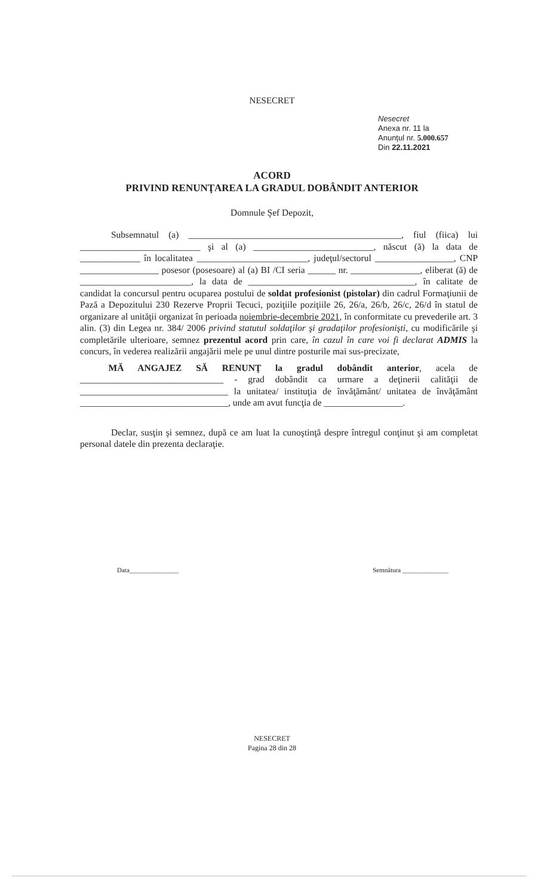NESECRET
Nesecret
Anexa nr. 11 la
Anunţul nr. 5.000.657
Din 22.11.2021
ACORD
PRIVIND RENUNŢAREA LA GRADUL DOBÂNDIT ANTERIOR
Domnule Şef Depozit,
Subsemnatul (a) ______________________________________________, fiul (fiica) lui __________________________ şi al (a) __________________________, născut (ă) la data de _____________ în localitatea ________________________, judeţul/sectorul _________________, CNP _________________ posesor (posesoare) al (a) BI /CI seria ______ nr. _______________, eliberat (ă) de ________________________, la data de ____________________________________, în calitate de candidat la concursul pentru ocuparea postului de soldat profesionist (pistolar) din cadrul Formaţiunii de Pază a Depozitului 230 Rezerve Proprii Tecuci, poziţiile poziţiile 26, 26/a, 26/b, 26/c, 26/d în statul de organizare al unităţii organizat în perioada noiembrie-decembrie 2021, în conformitate cu prevederile art. 3 alin. (3) din Legea nr. 384/ 2006 privind statutul soldaţilor şi gradaţilor profesionişti, cu modificările şi completările ulterioare, semnez prezentul acord prin care, în cazul în care voi fi declarat ADMIS la concurs, în vederea realizării angajării mele pe unul dintre posturile mai sus-precizate,
MĂ ANGAJEZ SĂ RENUNŢ la gradul dobândit anterior, acela de _______________________________ - grad dobândit ca urmare a deţinerii calităţii de ________________________________ la unitatea/ instituţia de învăţământ/ unitatea de învăţământ ________________________________, unde am avut funcţia de _________________.
Declar, susţin şi semnez, după ce am luat la cunoştinţă despre întregul conţinut şi am completat personal datele din prezenta declaraţie.
Data_______________ Semnătura ______________
NESECRET
Pagina 28 din 28